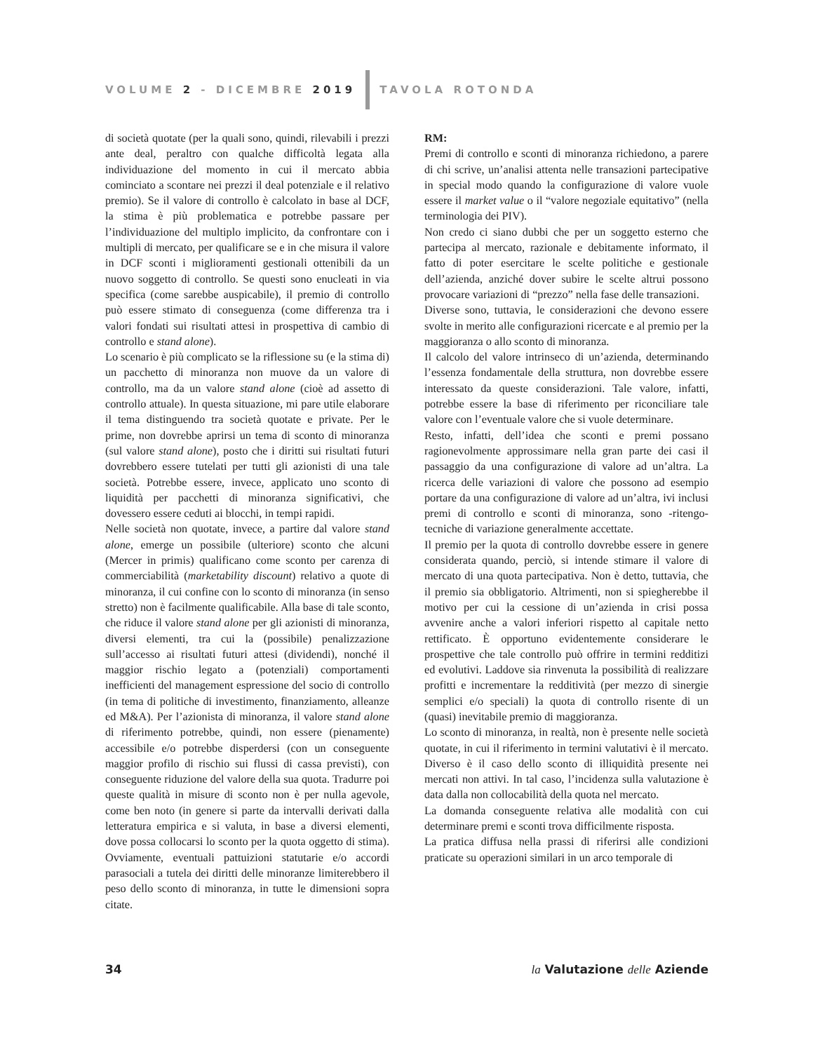VOLUME 2 - DICEMBRE 2019 TAVOLA ROTONDA
di società quotate (per la quali sono, quindi, rilevabili i prezzi ante deal, peraltro con qualche difficoltà legata alla individuazione del momento in cui il mercato abbia cominciato a scontare nei prezzi il deal potenziale e il relativo premio). Se il valore di controllo è calcolato in base al DCF, la stima è più problematica e potrebbe passare per l’individuazione del multiplo implicito, da confrontare con i multipli di mercato, per qualificare se e in che misura il valore in DCF sconti i miglioramenti gestionali ottenibili da un nuovo soggetto di controllo. Se questi sono enucleati in via specifica (come sarebbe auspicabile), il premio di controllo può essere stimato di conseguenza (come differenza tra i valori fondati sui risultati attesi in prospettiva di cambio di controllo e stand alone).
Lo scenario è più complicato se la riflessione su (e la stima di) un pacchetto di minoranza non muove da un valore di controllo, ma da un valore stand alone (cioè ad assetto di controllo attuale). In questa situazione, mi pare utile elaborare il tema distinguendo tra società quotate e private. Per le prime, non dovrebbe aprirsi un tema di sconto di minoranza (sul valore stand alone), posto che i diritti sui risultati futuri dovrebbero essere tutelati per tutti gli azionisti di una tale società. Potrebbe essere, invece, applicato uno sconto di liquidità per pacchetti di minoranza significativi, che dovessero essere ceduti ai blocchi, in tempi rapidi.
Nelle società non quotate, invece, a partire dal valore stand alone, emerge un possibile (ulteriore) sconto che alcuni (Mercer in primis) qualificano come sconto per carenza di commerciabilità (marketability discount) relativo a quote di minoranza, il cui confine con lo sconto di minoranza (in senso stretto) non è facilmente qualificabile. Alla base di tale sconto, che riduce il valore stand alone per gli azionisti di minoranza, diversi elementi, tra cui la (possibile) penalizzazione sull’accesso ai risultati futuri attesi (dividendi), nonché il maggior rischio legato a (potenziali) comportamenti inefficienti del management espressione del socio di controllo (in tema di politiche di investimento, finanziamento, alleanze ed M&A). Per l’azionista di minoranza, il valore stand alone di riferimento potrebbe, quindi, non essere (pienamente) accessibile e/o potrebbe disperdersi (con un conseguente maggior profilo di rischio sui flussi di cassa previsti), con conseguente riduzione del valore della sua quota. Tradurre poi queste qualità in misure di sconto non è per nulla agevole, come ben noto (in genere si parte da intervalli derivati dalla letteratura empirica e si valuta, in base a diversi elementi, dove possa collocarsi lo sconto per la quota oggetto di stima). Ovviamente, eventuali pattuizioni statutarie e/o accordi parasociali a tutela dei diritti delle minoranze limiterebbero il peso dello sconto di minoranza, in tutte le dimensioni sopra citate.
RM:
Premi di controllo e sconti di minoranza richiedono, a parere di chi scrive, un’analisi attenta nelle transazioni partecipative in special modo quando la configurazione di valore vuole essere il market value o il “valore negoziale equitativo” (nella terminologia dei PIV).
Non credo ci siano dubbi che per un soggetto esterno che partecipa al mercato, razionale e debitamente informato, il fatto di poter esercitare le scelte politiche e gestionale dell’azienda, anziché dover subire le scelte altrui possono provocare variazioni di “prezzo” nella fase delle transazioni.
Diverse sono, tuttavia, le considerazioni che devono essere svolte in merito alle configurazioni ricercate e al premio per la maggioranza o allo sconto di minoranza.
Il calcolo del valore intrinseco di un’azienda, determinando l’essenza fondamentale della struttura, non dovrebbe essere interessato da queste considerazioni. Tale valore, infatti, potrebbe essere la base di riferimento per riconciliare tale valore con l’eventuale valore che si vuole determinare.
Resto, infatti, dell’idea che sconti e premi possano ragionevolmente approssimare nella gran parte dei casi il passaggio da una configurazione di valore ad un’altra. La ricerca delle variazioni di valore che possono ad esempio portare da una configurazione di valore ad un’altra, ivi inclusi premi di controllo e sconti di minoranza, sono -ritengo- tecniche di variazione generalmente accettate.
Il premio per la quota di controllo dovrebbe essere in genere considerata quando, perciò, si intende stimare il valore di mercato di una quota partecipativa. Non è detto, tuttavia, che il premio sia obbligatorio. Altrimenti, non si spiegherebbe il motivo per cui la cessione di un’azienda in crisi possa avvenire anche a valori inferiori rispetto al capitale netto rettificato. È opportuno evidentemente considerare le prospettive che tale controllo può offrire in termini redditizi ed evolutivi. Laddove sia rinvenuta la possibilità di realizzare profitti e incrementare la redditività (per mezzo di sinergie semplici e/o speciali) la quota di controllo risente di un (quasi) inevitabile premio di maggioranza.
Lo sconto di minoranza, in realtà, non è presente nelle società quotate, in cui il riferimento in termini valutativi è il mercato. Diverso è il caso dello sconto di illiquidità presente nei mercati non attivi. In tal caso, l’incidenza sulla valutazione è data dalla non collocabilità della quota nel mercato.
La domanda conseguente relativa alle modalità con cui determinare premi e sconti trova difficilmente risposta.
La pratica diffusa nella prassi di riferirsi alle condizioni praticate su operazioni similari in un arco temporale di
34 la Valutazione delle Aziende